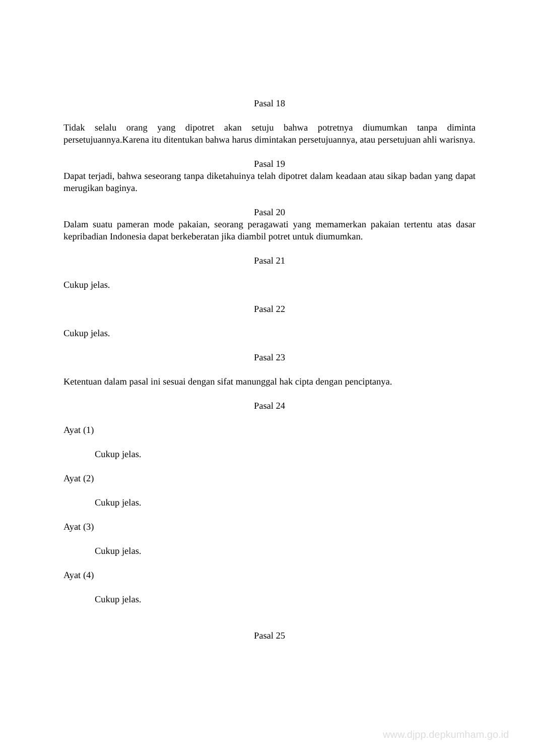Pasal 18
Tidak selalu orang yang dipotret akan setuju bahwa potretnya diumumkan tanpa diminta persetujuannya.Karena itu ditentukan bahwa harus dimintakan persetujuannya, atau persetujuan ahli warisnya.
Pasal 19
Dapat terjadi, bahwa seseorang tanpa diketahuinya telah dipotret dalam keadaan atau sikap badan yang dapat merugikan baginya.
Pasal 20
Dalam suatu pameran mode pakaian, seorang peragawati yang memamerkan pakaian tertentu atas dasar kepribadian Indonesia dapat berkeberatan jika diambil potret untuk diumumkan.
Pasal 21
Cukup jelas.
Pasal 22
Cukup jelas.
Pasal 23
Ketentuan dalam pasal ini sesuai dengan sifat manunggal hak cipta dengan penciptanya.
Pasal 24
Ayat (1)
Cukup jelas.
Ayat (2)
Cukup jelas.
Ayat (3)
Cukup jelas.
Ayat (4)
Cukup jelas.
Pasal 25
www.djpp.depkumham.go.id